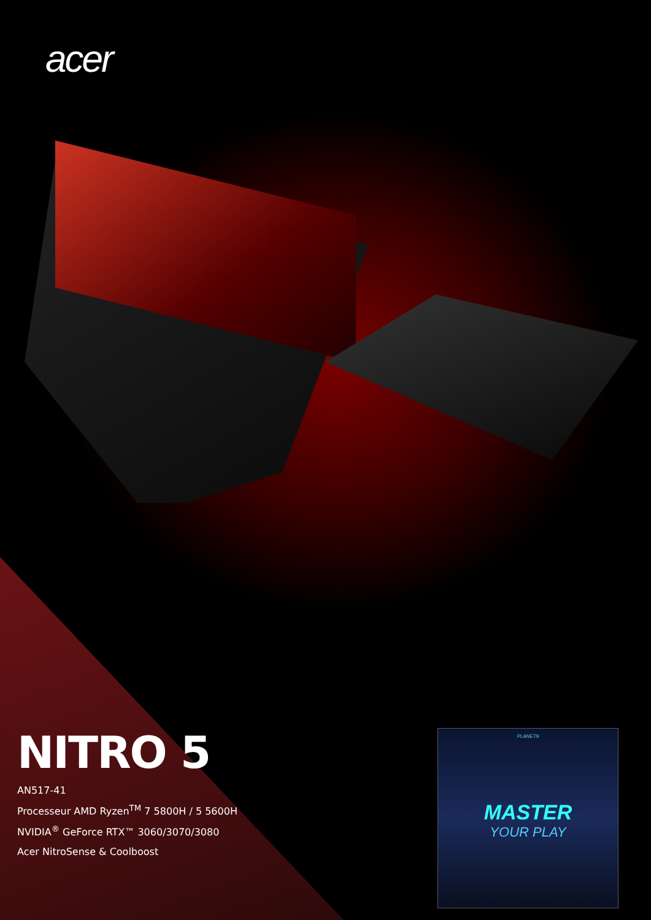acer
NITRO 5
AN517-41
Processeur AMD Ryzen<sup>TM</sup> 7 5800H / 5 5600H
NVIDIA<sup>®</sup> GeForce RTX™ 3060/3070/3080
Acer NitroSense & Coolboost
PLANET9
MASTER
YOUR PLAY